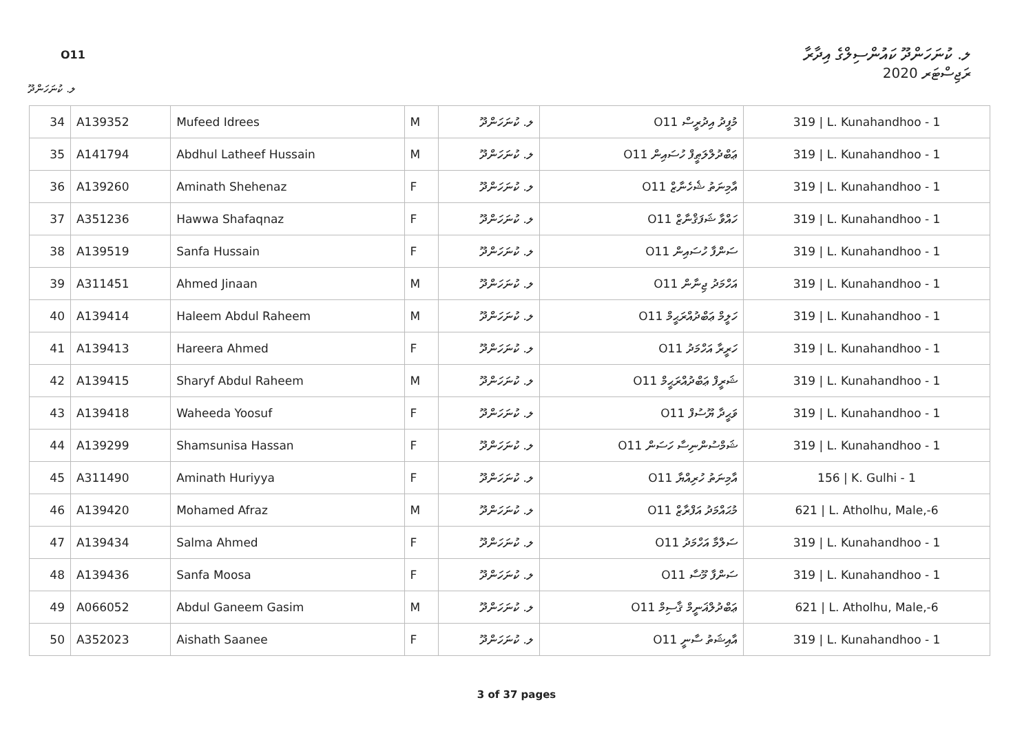O11
ލ. ކުނަހަންދޫ ކައުންސިލްގެ އިދާރާ
ރަޖިސްޓަރ 2020
ލ. ކުނަހަންދޫ
| 34 | A139352 | Mufeed Idrees | M | ލ. ކުނަހަންދޫ | O11 މުފީދު އިދުރީސް | 319 / L. Kunahandhoo - 1 |
| 35 | A141794 | Abdhul Latheef Hussain | M | ލ. ކުނަހަންދޫ | O11 ޢަބްދުލްލަޠީފް ހުސައިން | 319 / L. Kunahandhoo - 1 |
| 36 | A139260 | Aminath Shehenaz | F | ލ. ކުނަހަންދޫ | O11 އާމިނަތު ޝެހެނާޒް | 319 / L. Kunahandhoo - 1 |
| 37 | A351236 | Hawwa Shafaqnaz | F | ލ. ކުނަހަންދޫ | O11 ހައްވާ ޝަފަޤްނާޒް | 319 / L. Kunahandhoo - 1 |
| 38 | A139519 | Sanfa Hussain | F | ލ. ކުނަހަންދޫ | O11 ސަންފާ ހުސައިން | 319 / L. Kunahandhoo - 1 |
| 39 | A311451 | Ahmed Jinaan | M | ލ. ކުނަހަންދޫ | O11 އަހްމަދު ޖިނާން | 319 / L. Kunahandhoo - 1 |
| 40 | A139414 | Haleem Abdul Raheem | M | ލ. ކުނަހަންދޫ | O11 ހަލީމް ޢަބްދުއްރަޙީމް | 319 / L. Kunahandhoo - 1 |
| 41 | A139413 | Hareera Ahmed | F | ލ. ކުނަހަންދޫ | O11 ހަރީރާ އަހްމަދު | 319 / L. Kunahandhoo - 1 |
| 42 | A139415 | Sharyf Abdul Raheem | M | ލ. ކުނަހަންދޫ | O11 ޝަރީފް ޢަބްދުއްރަޙީމް | 319 / L. Kunahandhoo - 1 |
| 43 | A139418 | Waheeda Yoosuf | F | ލ. ކުނަހަންދޫ | O11 ވަޙީދާ ޔޫސުފް | 319 / L. Kunahandhoo - 1 |
| 44 | A139299 | Shamsunisa Hassan | F | ލ. ކުނަހަންދޫ | O11 ޝަމްސުންނިސާ ހަސަން | 319 / L. Kunahandhoo - 1 |
| 45 | A311490 | Aminath Huriyya | F | ލ. ކުނަހަންދޫ | O11 އާމިނަތު ހުރިއްޔާ | 156 / K. Gulhi - 1 |
| 46 | A139420 | Mohamed Afraz | M | ލ. ކުނަހަންދޫ | O11 މުޙައްމަދު އަފްރާޒް | 621 / L. Atholhu, Male,-6 |
| 47 | A139434 | Salma Ahmed | F | ލ. ކުނަހަންދޫ | O11 ސަލްމާ އަހްމަދު | 319 / L. Kunahandhoo - 1 |
| 48 | A139436 | Sanfa Moosa | F | ލ. ކުނަހަންދޫ | O11 ސަންފާ މޫސާ | 319 / L. Kunahandhoo - 1 |
| 49 | A066052 | Abdul Ganeem Gasim | M | ލ. ކުނަހަންދޫ | O11 ޢަބްދުލްޣަނީމް ޤާސިމް | 621 / L. Atholhu, Male,-6 |
| 50 | A352023 | Aishath Saanee | F | ލ. ކުނަހަންދޫ | O11 އާއިޝަތު ސާނީ | 319 / L. Kunahandhoo - 1 |
3 of 37 pages